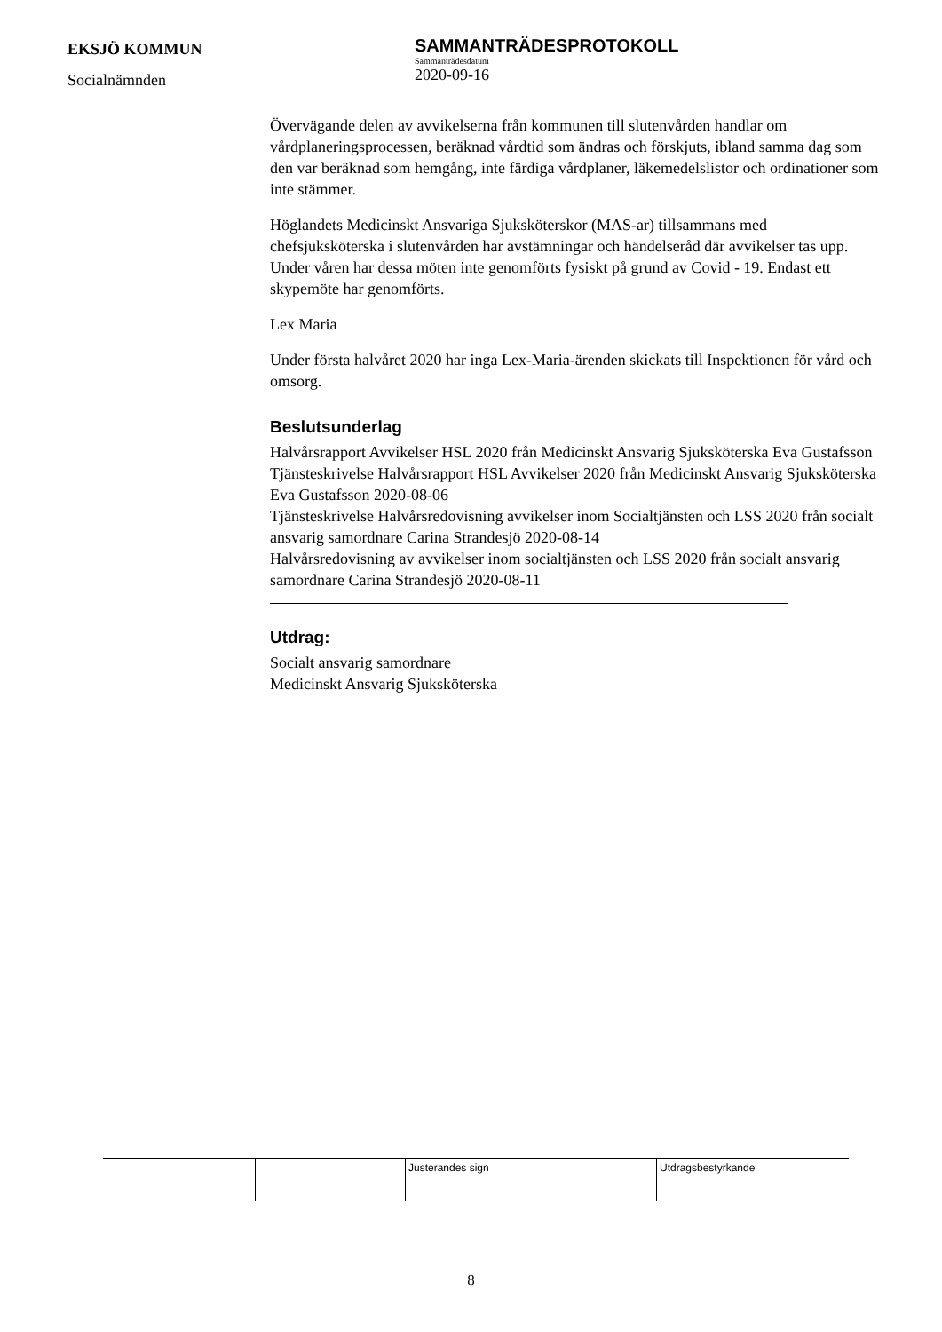EKSJÖ KOMMUN
Socialnämnden
SAMMANTRÄDESPROTOKOLL
Sammanträdesdatum
2020-09-16
Övervägande delen av avvikelserna från kommunen till slutenvården handlar om vårdplaneringsprocessen, beräknad vårdtid som ändras och förskjuts, ibland samma dag som den var beräknad som hemgång, inte färdiga vårdplaner, läkemedelslistor och ordinationer som inte stämmer.
Höglandets Medicinskt Ansvariga Sjuksköterskor (MAS-ar) tillsammans med chefsjuksköterska i slutenvården har avstämningar och händelseråd där avvikelser tas upp. Under våren har dessa möten inte genomförts fysiskt på grund av Covid - 19. Endast ett skypemöte har genomförts.
Lex Maria
Under första halvåret 2020 har inga Lex-Maria-ärenden skickats till Inspektionen för vård och omsorg.
Beslutsunderlag
Halvårsrapport Avvikelser HSL 2020 från Medicinskt Ansvarig Sjuksköterska Eva Gustafsson
Tjänsteskrivelse Halvårsrapport HSL Avvikelser 2020 från Medicinskt Ansvarig Sjuksköterska Eva Gustafsson 2020-08-06
Tjänsteskrivelse Halvårsredovisning avvikelser inom Socialtjänsten och LSS 2020 från socialt ansvarig samordnare Carina Strandesjö 2020-08-14
Halvårsredovisning av avvikelser inom socialtjänsten och LSS 2020 från socialt ansvarig samordnare Carina Strandesjö 2020-08-11
Utdrag:
Socialt ansvarig samordnare
Medicinskt Ansvarig Sjuksköterska
| | | Justerandes sign | Utdragsbestyrkande |
8